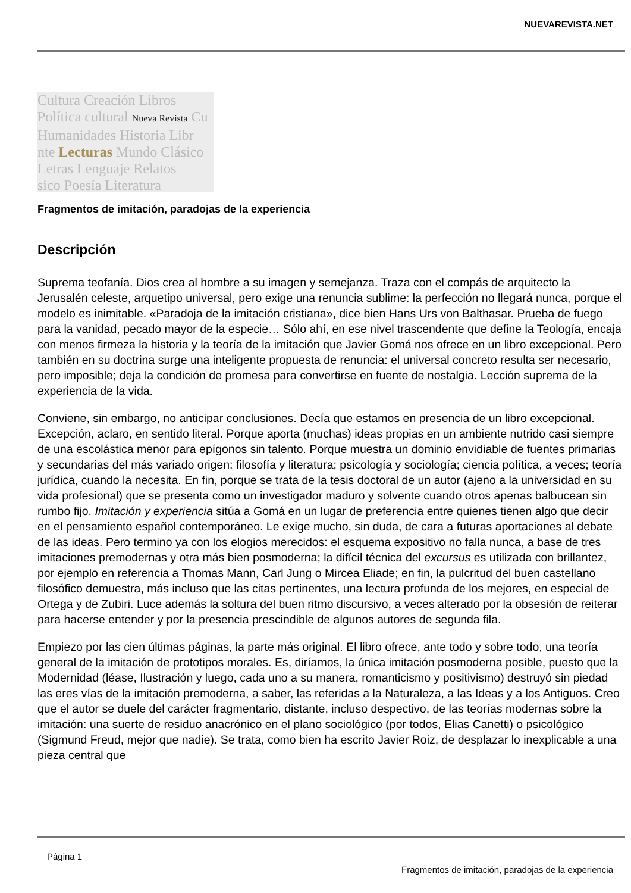NUEVAREVISTA.NET
Cultura Creación Libros
Política cultural Nueva Revista Cu
Humanidades Historia Libr
nte Lecturas Mundo Clásico
Letras Lenguaje Relatos
sico Poesía Literatura
Fragmentos de imitación, paradojas de la experiencia
Descripción
Suprema teofanía. Dios crea al hombre a su imagen y semejanza. Traza con el compás de arquitecto la Jerusalén celeste, arquetipo universal, pero exige una renuncia sublime: la perfección no llegará nunca, porque el modelo es inimitable. «Paradoja de la imitación cristiana», dice bien Hans Urs von Balthasar. Prueba de fuego para la vanidad, pecado mayor de la especie… Sólo ahí, en ese nivel trascendente que define la Teología, encaja con menos firmeza la historia y la teoría de la imitación que Javier Gomá nos ofrece en un libro excepcional. Pero también en su doctrina surge una inteligente propuesta de renuncia: el universal concreto resulta ser necesario, pero imposible; deja la condición de promesa para convertirse en fuente de nostalgia. Lección suprema de la experiencia de la vida.
Conviene, sin embargo, no anticipar conclusiones. Decía que estamos en presencia de un libro excepcional. Excepción, aclaro, en sentido literal. Porque aporta (muchas) ideas propias en un ambiente nutrido casi siempre de una escolástica menor para epígonos sin talento. Porque muestra un dominio envidiable de fuentes primarias y secundarias del más variado origen: filosofía y literatura; psicología y sociología; ciencia política, a veces; teoría jurídica, cuando la necesita. En fin, porque se trata de la tesis doctoral de un autor (ajeno a la universidad en su vida profesional) que se presenta como un investigador maduro y solvente cuando otros apenas balbucean sin rumbo fijo. Imitación y experiencia sitúa a Gomá en un lugar de preferencia entre quienes tienen algo que decir en el pensamiento español contemporáneo. Le exige mucho, sin duda, de cara a futuras aportaciones al debate de las ideas. Pero termino ya con los elogios merecidos: el esquema expositivo no falla nunca, a base de tres imitaciones premodernas y otra más bien posmoderna; la difícil técnica del excursus es utilizada con brillantez, por ejemplo en referencia a Thomas Mann, Carl Jung o Mircea Eliade; en fin, la pulcritud del buen castellano filosófico demuestra, más incluso que las citas pertinentes, una lectura profunda de los mejores, en especial de Ortega y de Zubiri. Luce además la soltura del buen ritmo discursivo, a veces alterado por la obsesión de reiterar para hacerse entender y por la presencia prescindible de algunos autores de segunda fila.
Empiezo por las cien últimas páginas, la parte más original. El libro ofrece, ante todo y sobre todo, una teoría general de la imitación de prototipos morales. Es, diríamos, la única imitación posmoderna posible, puesto que la Modernidad (léase, Ilustración y luego, cada uno a su manera, romanticismo y positivismo) destruyó sin piedad las eres vías de la imitación premoderna, a saber, las referidas a la Naturaleza, a las Ideas y a los Antiguos. Creo que el autor se duele del carácter fragmentario, distante, incluso despectivo, de las teorías modernas sobre la imitación: una suerte de residuo anacrónico en el plano sociológico (por todos, Elias Canetti) o psicológico (Sigmund Freud, mejor que nadie). Se trata, como bien ha escrito Javier Roiz, de desplazar lo inexplicable a una pieza central que
Página 1
Fragmentos de imitación, paradojas de la experiencia